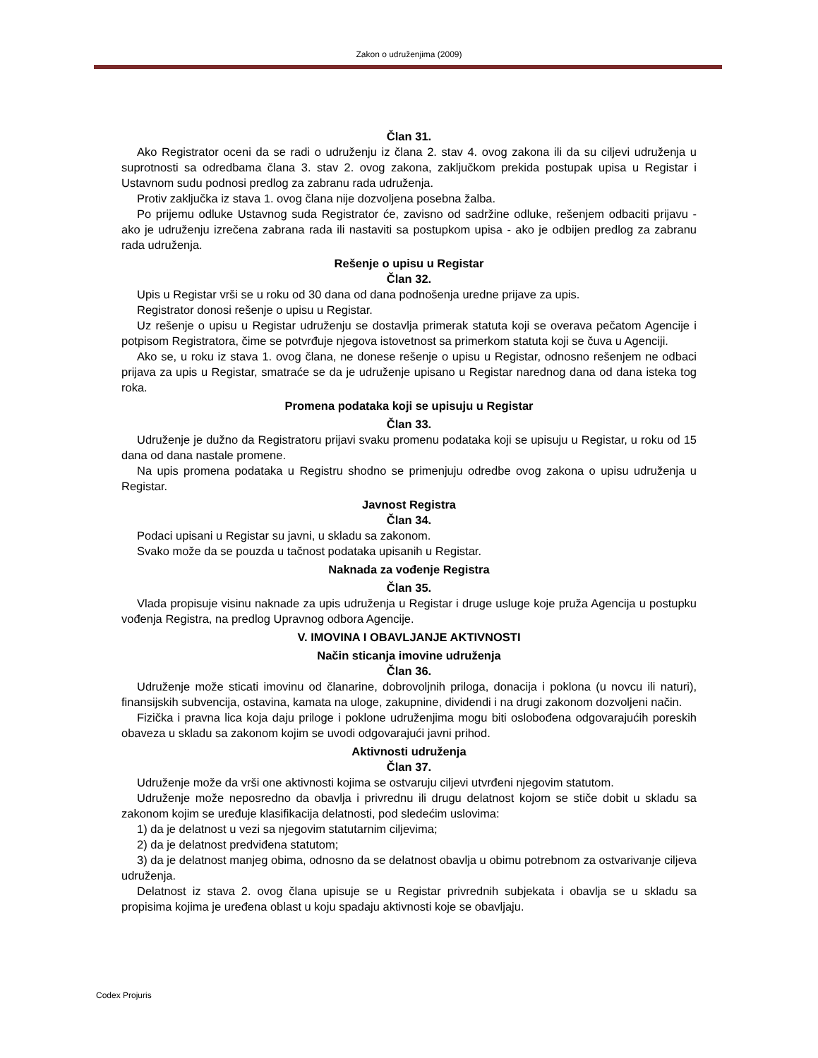Zakon o udruženjima (2009)
Član 31.
Ako Registrator oceni da se radi o udruženju iz člana 2. stav 4. ovog zakona ili da su ciljevi udruženja u suprotnosti sa odredbama člana 3. stav 2. ovog zakona, zaključkom prekida postupak upisa u Registar i Ustavnom sudu podnosi predlog za zabranu rada udruženja.
Protiv zaključka iz stava 1. ovog člana nije dozvoljena posebna žalba.
Po prijemu odluke Ustavnog suda Registrator će, zavisno od sadržine odluke, rešenjem odbaciti prijavu - ako je udruženju izrečena zabrana rada ili nastaviti sa postupkom upisa - ako je odbijen predlog za zabranu rada udruženja.
Rešenje o upisu u Registar
Član 32.
Upis u Registar vrši se u roku od 30 dana od dana podnošenja uredne prijave za upis.
Registrator donosi rešenje o upisu u Registar.
Uz rešenje o upisu u Registar udruženju se dostavlja primerak statuta koji se overava pečatom Agencije i potpisom Registratora, čime se potvrđuje njegova istovetnost sa primerkom statuta koji se čuva u Agenciji.
Ako se, u roku iz stava 1. ovog člana, ne donese rešenje o upisu u Registar, odnosno rešenjem ne odbaci prijava za upis u Registar, smatraće se da je udruženje upisano u Registar narednog dana od dana isteka tog roka.
Promena podataka koji se upisuju u Registar
Član 33.
Udruženje je dužno da Registratoru prijavi svaku promenu podataka koji se upisuju u Registar, u roku od 15 dana od dana nastale promene.
Na upis promena podataka u Registru shodno se primenjuju odredbe ovog zakona o upisu udruženja u Registar.
Javnost Registra
Član 34.
Podaci upisani u Registar su javni, u skladu sa zakonom.
Svako može da se pouzda u tačnost podataka upisanih u Registar.
Naknada za vođenje Registra
Član 35.
Vlada propisuje visinu naknade za upis udruženja u Registar i druge usluge koje pruža Agencija u postupku vođenja Registra, na predlog Upravnog odbora Agencije.
V. IMOVINA I OBAVLJANJE AKTIVNOSTI
Način sticanja imovine udruženja
Član 36.
Udruženje može sticati imovinu od članarine, dobrovoljnih priloga, donacija i poklona (u novcu ili naturi), finansijskih subvencija, ostavina, kamata na uloge, zakupnine, dividendi i na drugi zakonom dozvoljeni način.
Fizička i pravna lica koja daju priloge i poklone udruženjima mogu biti oslobođena odgovarajućih poreskih obaveza u skladu sa zakonom kojim se uvodi odgovarajući javni prihod.
Aktivnosti udruženja
Član 37.
Udruženje može da vrši one aktivnosti kojima se ostvaruju ciljevi utvrđeni njegovim statutom.
Udruženje može neposredno da obavlja i privrednu ili drugu delatnost kojom se stiče dobit u skladu sa zakonom kojim se uređuje klasifikacija delatnosti, pod sledećim uslovima:
1) da je delatnost u vezi sa njegovim statutarnim ciljevima;
2) da je delatnost predviđena statutom;
3) da je delatnost manjeg obima, odnosno da se delatnost obavlja u obimu potrebnom za ostvarivanje ciljeva udruženja.
Delatnost iz stava 2. ovog člana upisuje se u Registar privrednih subjekata i obavlja se u skladu sa propisima kojima je uređena oblast u koju spadaju aktivnosti koje se obavljaju.
Codex Projuris